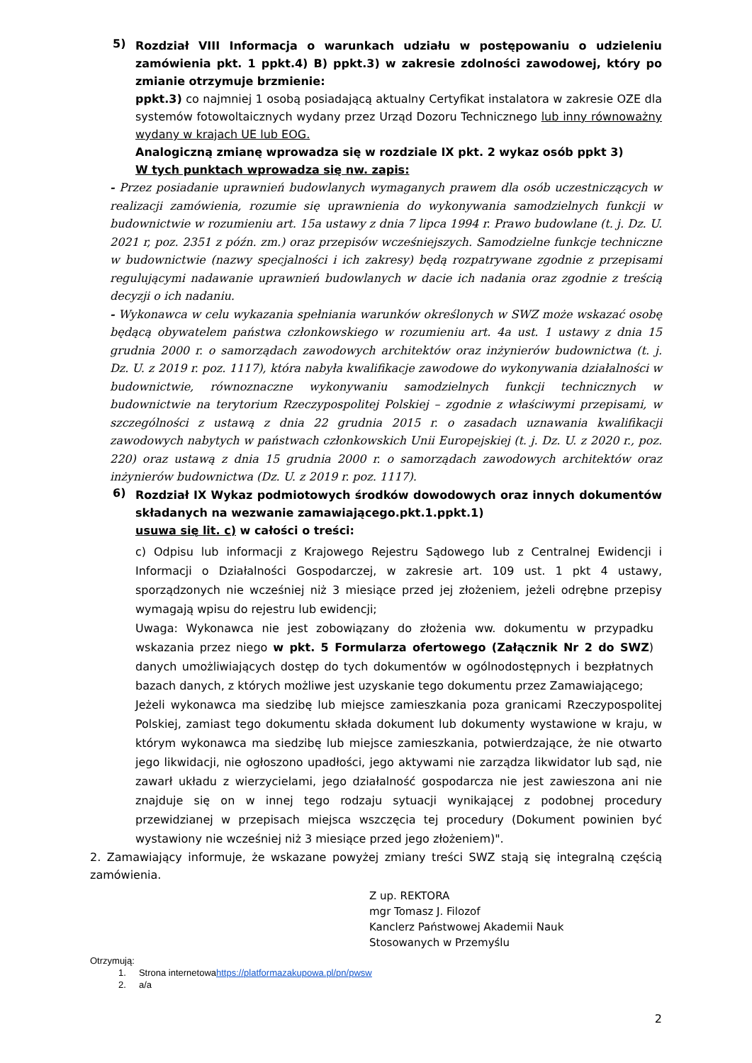5)
Rozdział VIII Informacja o warunkach udziału w postępowaniu o udzieleniu zamówienia pkt. 1 ppkt.4) B) ppkt.3) w zakresie zdolności zawodowej, który po zmianie otrzymuje brzmienie:
ppkt.3) co najmniej 1 osobą posiadającą aktualny Certyfikat instalatora w zakresie OZE dla systemów fotowoltaicznych wydany przez Urząd Dozoru Technicznego lub inny równoważny wydany w krajach UE lub EOG.
Analogiczną zmianę wprowadza się w rozdziale IX pkt. 2 wykaz osób ppkt 3)
W tych punktach wprowadza się nw. zapis:
- Przez posiadanie uprawnień budowlanych wymaganych prawem dla osób uczestniczących w realizacji zamówienia, rozumie się uprawnienia do wykonywania samodzielnych funkcji w budownictwie w rozumieniu art. 15a ustawy z dnia 7 lipca 1994 r. Prawo budowlane (t. j. Dz. U. 2021 r, poz. 2351 z późn. zm.) oraz przepisów wcześniejszych. Samodzielne funkcje techniczne w budownictwie (nazwy specjalności i ich zakresy) będą rozpatrywane zgodnie z przepisami regulującymi nadawanie uprawnień budowlanych w dacie ich nadania oraz zgodnie z treścią decyzji o ich nadaniu.
- Wykonawca w celu wykazania spełniania warunków określonych w SWZ może wskazać osobę będącą obywatelem państwa członkowskiego w rozumieniu art. 4a ust. 1 ustawy z dnia 15 grudnia 2000 r. o samorządach zawodowych architektów oraz inżynierów budownictwa (t. j. Dz. U. z 2019 r. poz. 1117), która nabyła kwalifikacje zawodowe do wykonywania działalności w budownictwie, równoznaczne wykonywaniu samodzielnych funkcji technicznych w budownictwie na terytorium Rzeczypospolitej Polskiej – zgodnie z właściwymi przepisami, w szczególności z ustawą z dnia 22 grudnia 2015 r. o zasadach uznawania kwalifikacji zawodowych nabytych w państwach członkowskich Unii Europejskiej (t. j. Dz. U. z 2020 r., poz. 220) oraz ustawą z dnia 15 grudnia 2000 r. o samorządach zawodowych architektów oraz inżynierów budownictwa (Dz. U. z 2019 r. poz. 1117).
6)
Rozdział IX Wykaz podmiotowych środków dowodowych oraz innych dokumentów składanych na wezwanie zamawiającego.pkt.1.ppkt.1)
usuwa się lit. c) w całości o treści:
c) Odpisu lub informacji z Krajowego Rejestru Sądowego lub z Centralnej Ewidencji i Informacji o Działalności Gospodarczej, w zakresie art. 109 ust. 1 pkt 4 ustawy, sporządzonych nie wcześniej niż 3 miesiące przed jej złożeniem, jeżeli odrębne przepisy wymagają wpisu do rejestru lub ewidencji;
Uwaga: Wykonawca nie jest zobowiązany do złożenia ww. dokumentu w przypadku wskazania przez niego w pkt. 5 Formularza ofertowego (Załącznik Nr 2 do SWZ) danych umożliwiających dostęp do tych dokumentów w ogólnodostępnych i bezpłatnych bazach danych, z których możliwe jest uzyskanie tego dokumentu przez Zamawiającego;
Jeżeli wykonawca ma siedzibę lub miejsce zamieszkania poza granicami Rzeczypospolitej Polskiej, zamiast tego dokumentu składa dokument lub dokumenty wystawione w kraju, w którym wykonawca ma siedzibę lub miejsce zamieszkania, potwierdzające, że nie otwarto jego likwidacji, nie ogłoszono upadłości, jego aktywami nie zarządza likwidator lub sąd, nie zawarł układu z wierzycielami, jego działalność gospodarcza nie jest zawieszona ani nie znajduje się on w innej tego rodzaju sytuacji wynikającej z podobnej procedury przewidzianej w przepisach miejsca wszczęcia tej procedury (Dokument powinien być wystawiony nie wcześniej niż 3 miesiące przed jego złożeniem)".
2. Zamawiający informuje, że wskazane powyżej zmiany treści SWZ stają się integralną częścią zamówienia.
Z up. REKTORA
mgr Tomasz J. Filozof
Kanclerz Państwowej Akademii Nauk
Stosowanych w Przemyślu
Otrzymują:
1. Strona internetowahttps://platformazakupowa.pl/pn/pwsw
2. a/a
2